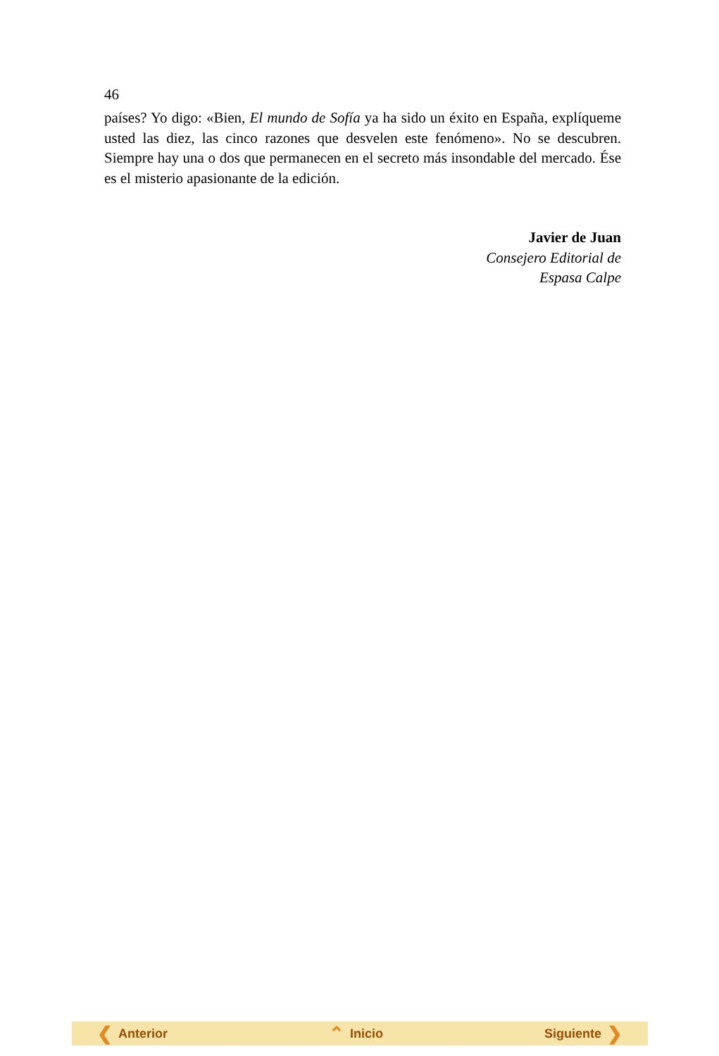46
países? Yo digo: «Bien, El mundo de Sofía ya ha sido un éxito en España, explíqueme usted las diez, las cinco razones que desvelen este fenómeno». No se descubren. Siempre hay una o dos que permanecen en el secreto más insondable del mercado. Ése es el misterio apasionante de la edición.
Javier de Juan
Consejero Editorial de
Espasa Calpe
❮ Anterior ⌃ Inicio Siguiente ❯